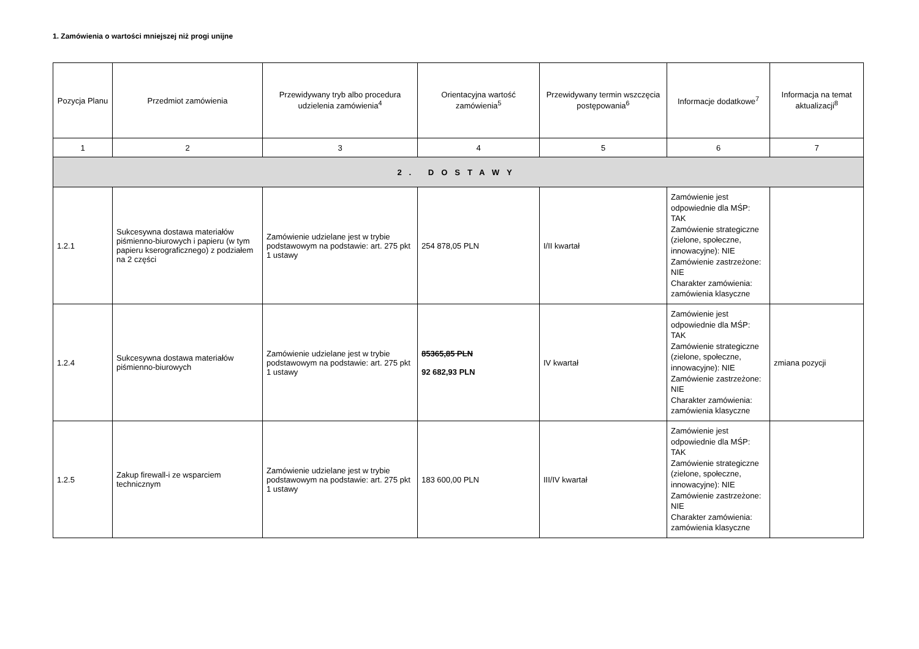1. Zamówienia o wartości mniejszej niż progi unijne
| Pozycja Planu | Przedmiot zamówienia | Przewidywany tryb albo procedura udzielenia zamówienia<sup>4</sup> | Orientacyjna wartość zamówienia<sup>5</sup> | Przewidywany termin wszczęcia postępowania<sup>6</sup> | Informacje dodatkowe<sup>7</sup> | Informacja na temat aktualizacji<sup>8</sup> |
| --- | --- | --- | --- | --- | --- | --- |
| 1 | 2 | 3 | 4 | 5 | 6 | 7 |
| 2. DOSTAWY | | | | | | |
| 1.2.1 | Sukcesywna dostawa materiałów piśmienno-biurowych i papieru (w tym papieru kserograficznego) z podziałem na 2 części | Zamówienie udzielane jest w trybie podstawowym na podstawie: art. 275 pkt 1 ustawy | 254 878,05 PLN | I/II kwartał | Zamówienie jest odpowiednie dla MŚP: TAK Zamówienie strategiczne (zielone, społeczne, innowacyjne): NIE Zamówienie zastrzeżone: NIE Charakter zamówienia: zamówienia klasyczne | |
| 1.2.4 | Sukcesywna dostawa materiałów piśmienno-biurowych | Zamówienie udzielane jest w trybie podstawowym na podstawie: art. 275 pkt 1 ustawy | 85365,85 PLN 92 682,93 PLN | IV kwartał | Zamówienie jest odpowiednie dla MŚP: TAK Zamówienie strategiczne (zielone, społeczne, innowacyjne): NIE Zamówienie zastrzeżone: NIE Charakter zamówienia: zamówienia klasyczne | zmiana pozycji |
| 1.2.5 | Zakup firewall-i ze wsparciem technicznym | Zamówienie udzielane jest w trybie podstawowym na podstawie: art. 275 pkt 1 ustawy | 183 600,00 PLN | III/IV kwartał | Zamówienie jest odpowiednie dla MŚP: TAK Zamówienie strategiczne (zielone, społeczne, innowacyjne): NIE Zamówienie zastrzeżone: NIE Charakter zamówienia: zamówienia klasyczne | |